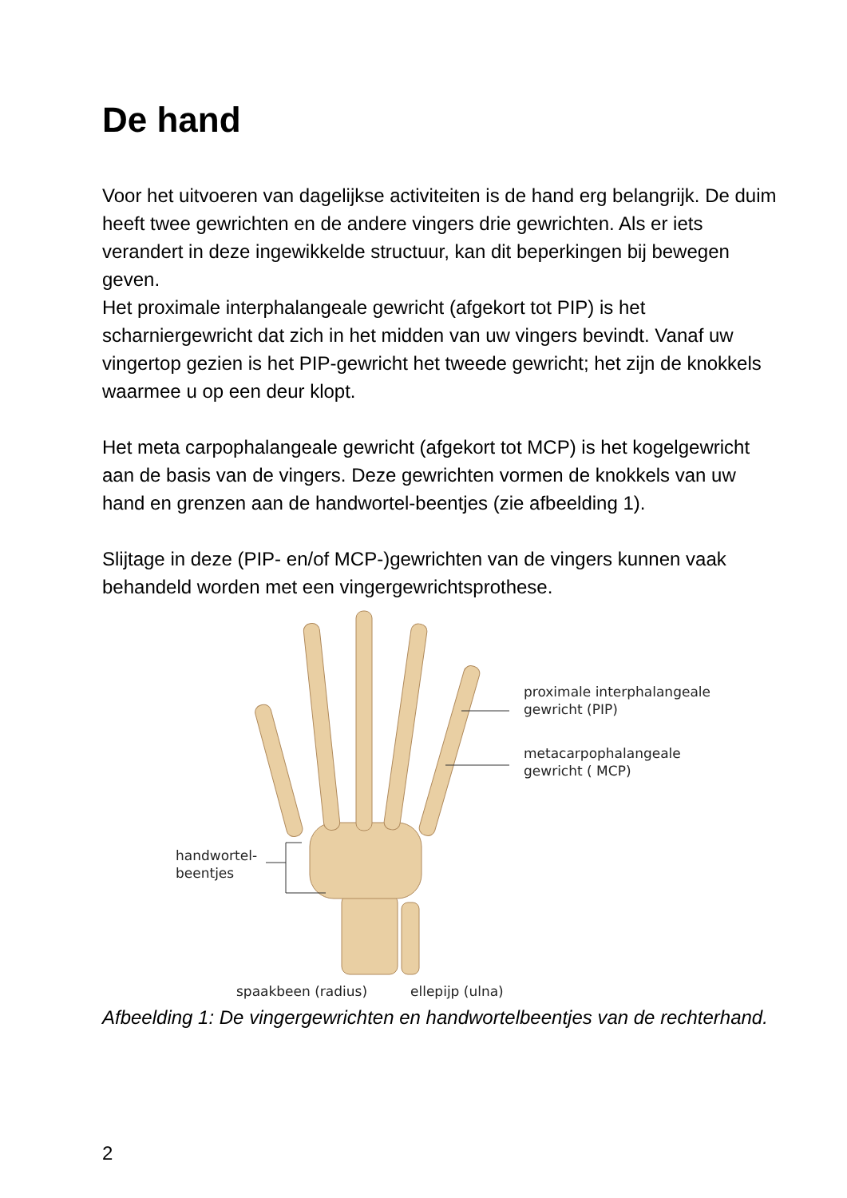De hand
Voor het uitvoeren van dagelijkse activiteiten is de hand erg belangrijk. De duim heeft twee gewrichten en de andere vingers drie gewrichten. Als er iets verandert in deze ingewikkelde structuur, kan dit beperkingen bij bewegen geven.
Het proximale interphalangeale gewricht (afgekort tot PIP) is het scharniergewricht dat zich in het midden van uw vingers bevindt. Vanaf uw vingertop gezien is het PIP-gewricht het tweede gewricht; het zijn de knokkels waarmee u op een deur klopt.
Het meta carpophalangeale gewricht (afgekort tot MCP) is het kogelgewricht aan de basis van de vingers. Deze gewrichten vormen de knokkels van uw hand en grenzen aan de handwortel-beentjes (zie afbeelding 1).
Slijtage in deze (PIP- en/of MCP-)gewrichten van de vingers kunnen vaak behandeld worden met een vingergewrichtsprothese.
proximale interphalangeale
gewricht (PIP)
metacarpophalangeale
gewricht ( MCP)
handwortel-
beentjes
spaakbeen (radius) ellepijp (ulna)
Afbeelding 1: De vingergewrichten en handwortelbeentjes van de rechterhand.
2